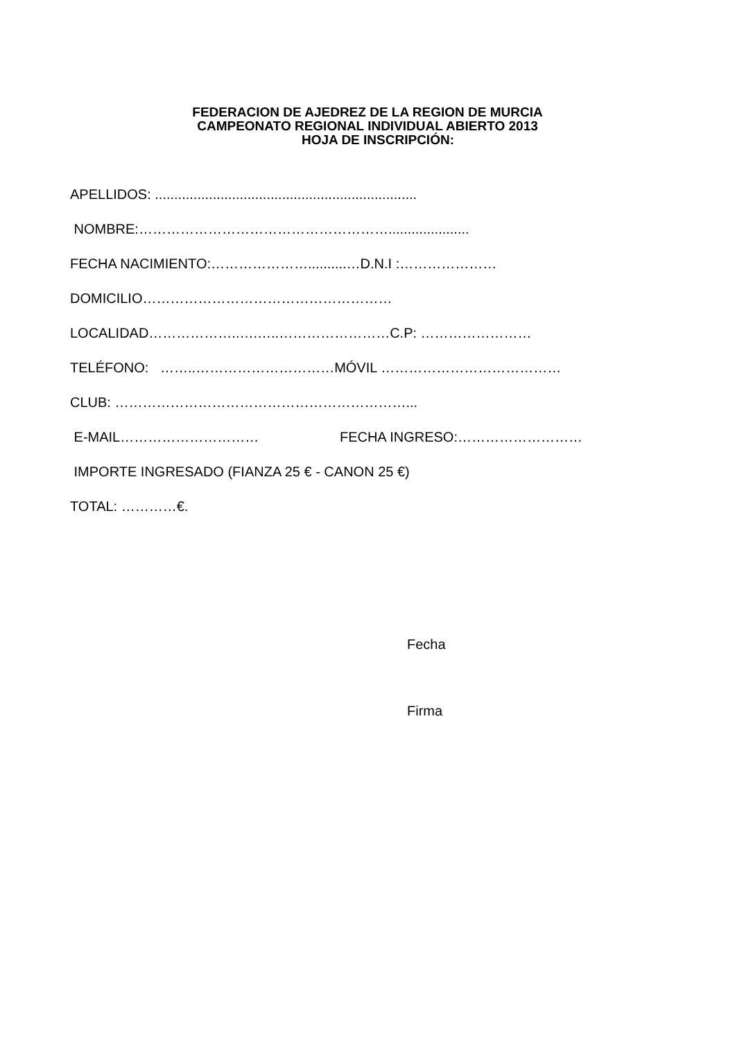FEDERACION DE AJEDREZ DE LA REGION DE MURCIA
CAMPEONATO REGIONAL INDIVIDUAL ABIERTO 2013
HOJA DE INSCRIPCIÓN:
APELLIDOS: ....................................................................
NOMBRE:……………………………………………….....................
FECHA NACIMIENTO:…………………..........…D.N.I :…………………
DOMICILIO………………………………………………
LOCALIDAD………………..….…..……………………C.P: ……………………
TELÉFONO: ……..…………………………MÓVIL …………………………………
CLUB: ………………………………………………………...
E-MAIL………………………… FECHA INGRESO:………………………
IMPORTE INGRESADO (FIANZA 25 € - CANON 25 €)
TOTAL: …………€.
Fecha
Firma